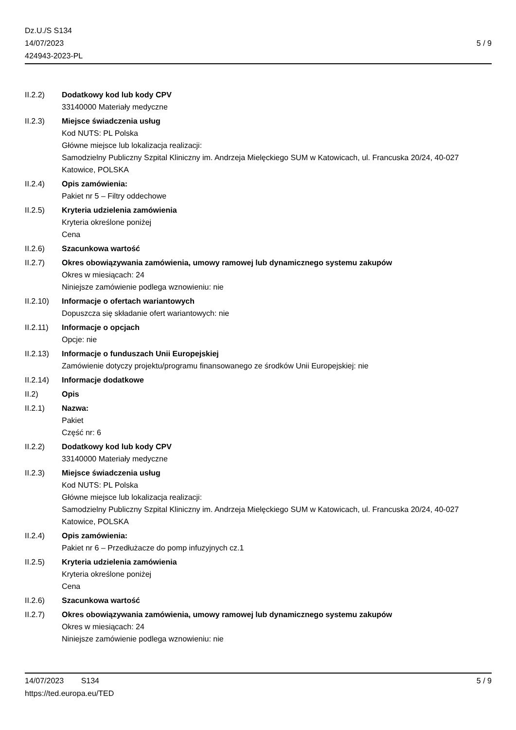Dz.U./S S134
14/07/2023
424943-2023-PL
5 / 9
II.2.2) Dodatkowy kod lub kody CPV
33140000 Materiały medyczne
II.2.3) Miejsce świadczenia usług
Kod NUTS: PL Polska
Główne miejsce lub lokalizacja realizacji:
Samodzielny Publiczny Szpital Kliniczny im. Andrzeja Mielęckiego SUM w Katowicach, ul. Francuska 20/24, 40-027 Katowice, POLSKA
II.2.4) Opis zamówienia:
Pakiet nr 5 – Filtry oddechowe
II.2.5) Kryteria udzielenia zamówienia
Kryteria określone poniżej
Cena
II.2.6) Szacunkowa wartość
II.2.7) Okres obowiązywania zamówienia, umowy ramowej lub dynamicznego systemu zakupów
Okres w miesiącach: 24
Niniejsze zamówienie podlega wznowieniu: nie
II.2.10)
Informacje o ofertach wariantowych
Dopuszcza się składanie ofert wariantowych: nie
II.2.11)
Informacje o opcjach
Opcje: nie
II.2.13)
Informacje o funduszach Unii Europejskiej
Zamówienie dotyczy projektu/programu finansowanego ze środków Unii Europejskiej: nie
II.2.14)
Informacje dodatkowe
II.2) Opis
II.2.1) Nazwa:
Pakiet
Część nr: 6
II.2.2) Dodatkowy kod lub kody CPV
33140000 Materiały medyczne
II.2.3) Miejsce świadczenia usług
Kod NUTS: PL Polska
Główne miejsce lub lokalizacja realizacji:
Samodzielny Publiczny Szpital Kliniczny im. Andrzeja Mielęckiego SUM w Katowicach, ul. Francuska 20/24, 40-027 Katowice, POLSKA
II.2.4) Opis zamówienia:
Pakiet nr 6 – Przedłużacze do pomp infuzyjnych cz.1
II.2.5) Kryteria udzielenia zamówienia
Kryteria określone poniżej
Cena
II.2.6) Szacunkowa wartość
II.2.7) Okres obowiązywania zamówienia, umowy ramowej lub dynamicznego systemu zakupów
Okres w miesiącach: 24
Niniejsze zamówienie podlega wznowieniu: nie
14/07/2023 S134 5 / 9
https://ted.europa.eu/TED